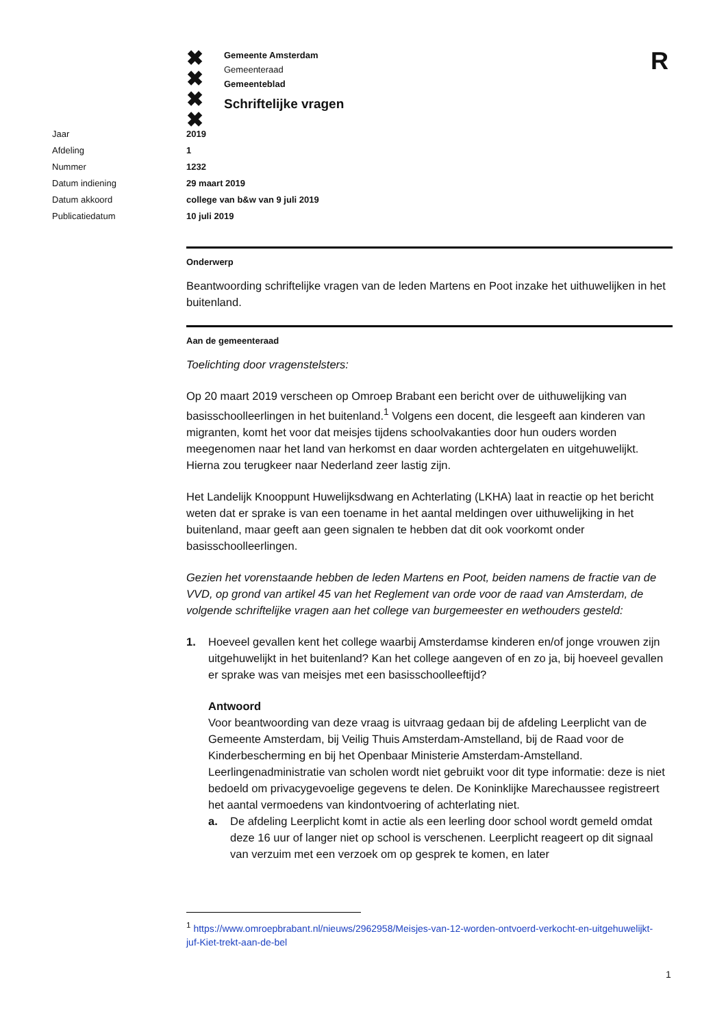✖
✖
✖
✖
Gemeente Amsterdam
Gemeenteraad
Gemeenteblad
Schriftelijke vragen
R
Jaar 2019
Afdeling 1
Nummer 1232
Datum indiening 29 maart 2019
Datum akkoord college van b&w van 9 juli 2019
Publicatiedatum 10 juli 2019
Onderwerp
Beantwoording schriftelijke vragen van de leden Martens en Poot inzake het uithuwelijken in het buitenland.
Aan de gemeenteraad
Toelichting door vragenstelsters:
Op 20 maart 2019 verscheen op Omroep Brabant een bericht over de uithuwelijking van basisschoolleerlingen in het buitenland.<sup>1</sup> Volgens een docent, die lesgeeft aan kinderen van migranten, komt het voor dat meisjes tijdens schoolvakanties door hun ouders worden meegenomen naar het land van herkomst en daar worden achtergelaten en uitgehuwelijkt. Hierna zou terugkeer naar Nederland zeer lastig zijn.
Het Landelijk Knooppunt Huwelijksdwang en Achterlating (LKHA) laat in reactie op het bericht weten dat er sprake is van een toename in het aantal meldingen over uithuwelijking in het buitenland, maar geeft aan geen signalen te hebben dat dit ook voorkomt onder basisschoolleerlingen.
Gezien het vorenstaande hebben de leden Martens en Poot, beiden namens de fractie van de VVD, op grond van artikel 45 van het Reglement van orde voor de raad van Amsterdam, de volgende schriftelijke vragen aan het college van burgemeester en wethouders gesteld:
1. Hoeveel gevallen kent het college waarbij Amsterdamse kinderen en/of jonge vrouwen zijn uitgehuwelijkt in het buitenland? Kan het college aangeven of en zo ja, bij hoeveel gevallen er sprake was van meisjes met een basisschoolleeftijd?
Antwoord
Voor beantwoording van deze vraag is uitvraag gedaan bij de afdeling Leerplicht van de Gemeente Amsterdam, bij Veilig Thuis Amsterdam-Amstelland, bij de Raad voor de Kinderbescherming en bij het Openbaar Ministerie Amsterdam-Amstelland. Leerlingenadministratie van scholen wordt niet gebruikt voor dit type informatie: deze is niet bedoeld om privacygevoelige gegevens te delen. De Koninklijke Marechaussee registreert het aantal vermoedens van kindontvoering of achterlating niet.
a. De afdeling Leerplicht komt in actie als een leerling door school wordt gemeld omdat deze 16 uur of langer niet op school is verschenen. Leerplicht reageert op dit signaal van verzuim met een verzoek om op gesprek te komen, en later
<sup>1</sup> https://www.omroepbrabant.nl/nieuws/2962958/Meisjes-van-12-worden-ontvoerd-verkocht-en-uitgehuwelijkt-juf-Kiet-trekt-aan-de-bel
1